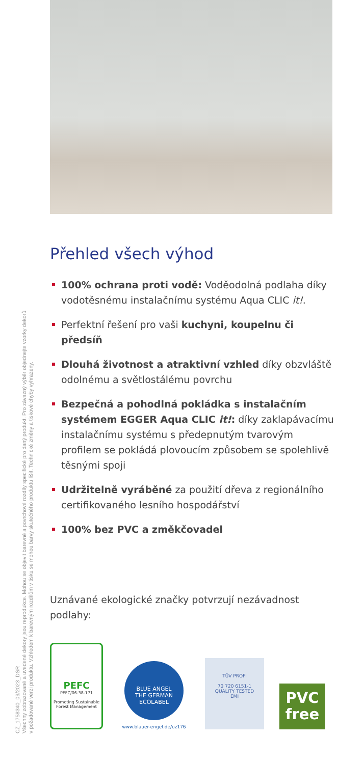Přehled všech výhod
100% ochrana proti vodě: Voděodolná podlaha díky vodotěsnému instalačnímu systému Aqua CLIC it!.
Perfektní řešení pro vaši kuchyni, koupelnu či předsíň
Dlouhá životnost a atraktivní vzhled díky obzvláště odolnému a světlostálému povrchu
Bezpečná a pohodlná pokládka s instalačním systémem EGGER Aqua CLIC it!: díky zaklapávacímu instalačnímu systému s předepnutým tvarovým profilem se pokládá plovoucím způsobem se spolehlivě těsnými spoji
Udržitelně vyráběné za použití dřeva z regionálního certifikovaného lesního hospodářství
100% bez PVC a změkčovadel
Uznávané ekologické značky potvrzují nezávadnost podlahy:
PEFC
PEFC/06-38-171
Promoting Sustainable Forest Management
BLUE ANGEL
THE GERMAN ECOLABEL
www.blauer-engel.de/uz176
TÜV PROFI
70 720 6151-1
QUALITY TESTED
EMI
PVC
free
CZ_1758340_09/2023_DSR
Všechny zobrazované a uvedené dekory jsou reprodukce. Mohou se objevit barevné a povrchové rozdíly specifické pro daný produkt. Pro závazný výběr objednejte vzorky dekorů
v požadované verzi produktu. Vzhledem k barevným rozdílům v tisku se mohou barvy skutečného produktu lišit. Technické změny a tiskové chyby vyhrazeny.